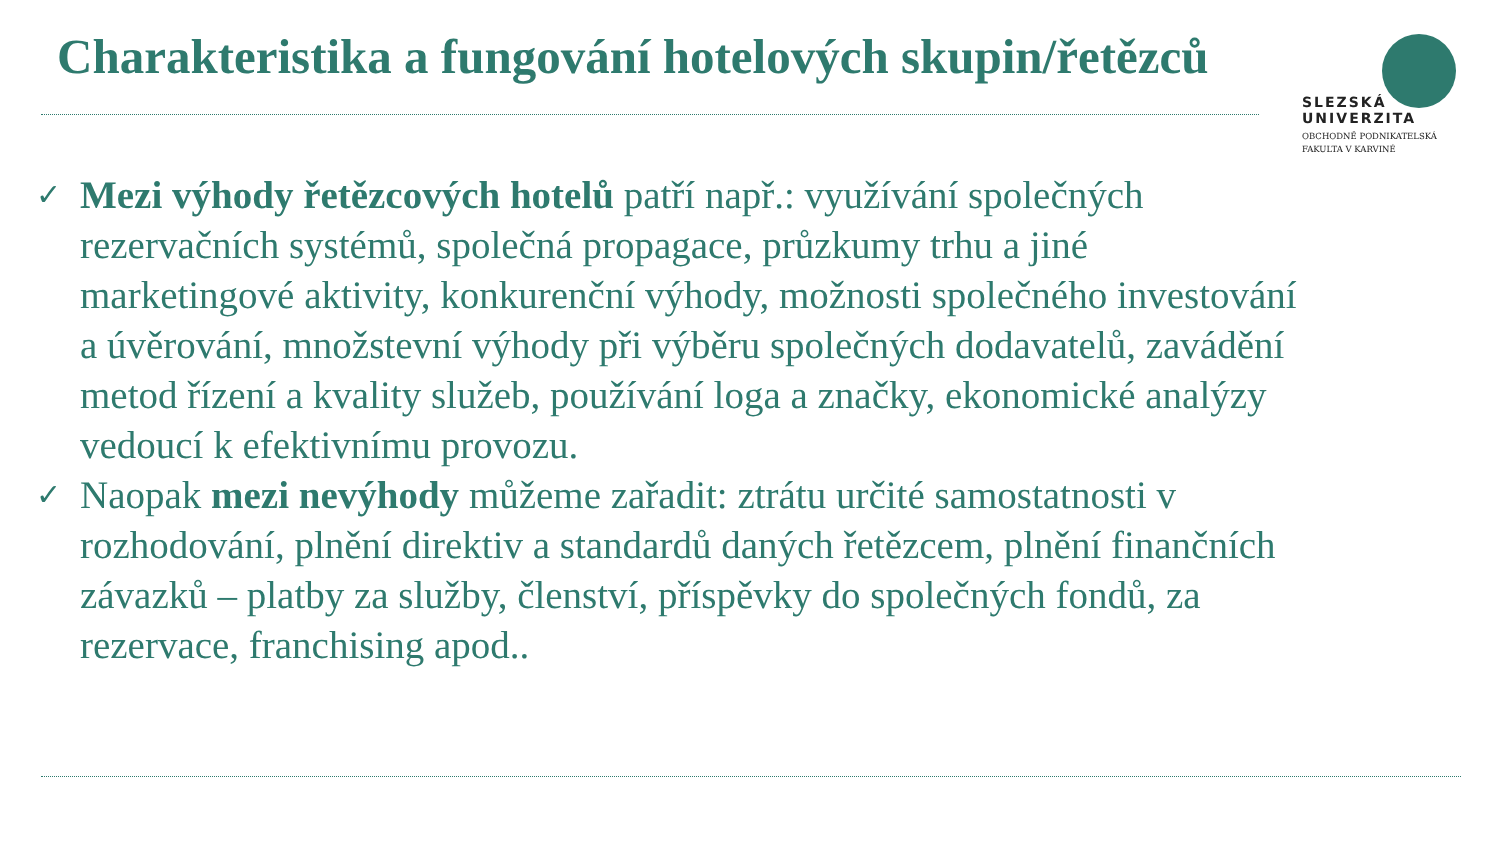Charakteristika a fungování hotelových skupin/řetězců
SLEZSKÁ
UNIVERZITA
OBCHODNĚ PODNIKATELSKÁ
FAKULTA V KARVINÉ
✓ Mezi výhody řetězcových hotelů patří např.: využívání společných rezervačních systémů, společná propagace, průzkumy trhu a jiné marketingové aktivity, konkurenční výhody, možnosti společného investování a úvěrování, množstevní výhody při výběru společných dodavatelů, zavádění metod řízení a kvality služeb, používání loga a značky, ekonomické analýzy vedoucí k efektivnímu provozu.
✓ Naopak mezi nevýhody můžeme zařadit: ztrátu určité samostatnosti v rozhodování, plnění direktiv a standardů daných řetězcem, plnění finančních závazků – platby za služby, členství, příspěvky do společných fondů, za rezervace, franchising apod..